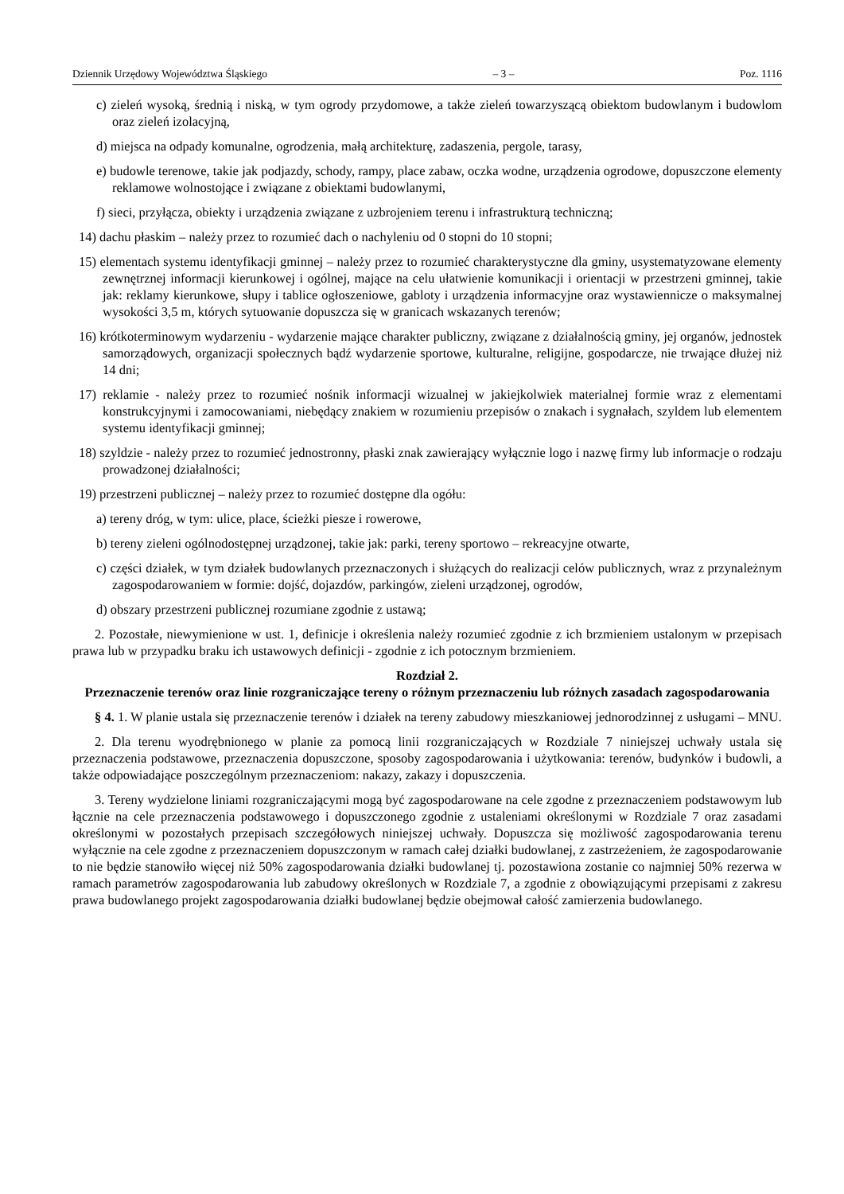Dziennik Urzędowy Województwa Śląskiego – 3 – Poz. 1116
c) zieleń wysoką, średnią i niską, w tym ogrody przydomowe, a także zieleń towarzyszącą obiektom budowlanym i budowlom oraz zieleń izolacyjną,
d) miejsca na odpady komunalne, ogrodzenia, małą architekturę, zadaszenia, pergole, tarasy,
e) budowle terenowe, takie jak podjazdy, schody, rampy, place zabaw, oczka wodne, urządzenia ogrodowe, dopuszczone elementy reklamowe wolnostojące i związane z obiektami budowlanymi,
f) sieci, przyłącza, obiekty i urządzenia związane z uzbrojeniem terenu i infrastrukturą techniczną;
14) dachu płaskim – należy przez to rozumieć dach o nachyleniu od 0 stopni do 10 stopni;
15) elementach systemu identyfikacji gminnej – należy przez to rozumieć charakterystyczne dla gminy, usystematyzowane elementy zewnętrznej informacji kierunkowej i ogólnej, mające na celu ułatwienie komunikacji i orientacji w przestrzeni gminnej, takie jak: reklamy kierunkowe, słupy i tablice ogłoszeniowe, gabloty i urządzenia informacyjne oraz wystawiennicze o maksymalnej wysokości 3,5 m, których sytuowanie dopuszcza się w granicach wskazanych terenów;
16) krótkoterminowym wydarzeniu - wydarzenie mające charakter publiczny, związane z działalnością gminy, jej organów, jednostek samorządowych, organizacji społecznych bądź wydarzenie sportowe, kulturalne, religijne, gospodarcze, nie trwające dłużej niż 14 dni;
17) reklamie - należy przez to rozumieć nośnik informacji wizualnej w jakiejkolwiek materialnej formie wraz z elementami konstrukcyjnymi i zamocowaniami, niebędący znakiem w rozumieniu przepisów o znakach i sygnałach, szyldem lub elementem systemu identyfikacji gminnej;
18) szyldzie - należy przez to rozumieć jednostronny, płaski znak zawierający wyłącznie logo i nazwę firmy lub informacje o rodzaju prowadzonej działalności;
19) przestrzeni publicznej – należy przez to rozumieć dostępne dla ogółu:
a) tereny dróg, w tym: ulice, place, ścieżki piesze i rowerowe,
b) tereny zieleni ogólnodostępnej urządzonej, takie jak: parki, tereny sportowo – rekreacyjne otwarte,
c) części działek, w tym działek budowlanych przeznaczonych i służących do realizacji celów publicznych, wraz z przynależnym zagospodarowaniem w formie: dojść, dojazdów, parkingów, zieleni urządzonej, ogrodów,
d) obszary przestrzeni publicznej rozumiane zgodnie z ustawą;
2. Pozostałe, niewymienione w ust. 1, definicje i określenia należy rozumieć zgodnie z ich brzmieniem ustalonym w przepisach prawa lub w przypadku braku ich ustawowych definicji - zgodnie z ich potocznym brzmieniem.
Rozdział 2.
Przeznaczenie terenów oraz linie rozgraniczające tereny o różnym przeznaczeniu lub różnych zasadach zagospodarowania
§ 4. 1. W planie ustala się przeznaczenie terenów i działek na tereny zabudowy mieszkaniowej jednorodzinnej z usługami – MNU.
2. Dla terenu wyodrębnionego w planie za pomocą linii rozgraniczających w Rozdziale 7 niniejszej uchwały ustala się przeznaczenia podstawowe, przeznaczenia dopuszczone, sposoby zagospodarowania i użytkowania: terenów, budynków i budowli, a także odpowiadające poszczególnym przeznaczeniom: nakazy, zakazy i dopuszczenia.
3. Tereny wydzielone liniami rozgraniczającymi mogą być zagospodarowane na cele zgodne z przeznaczeniem podstawowym lub łącznie na cele przeznaczenia podstawowego i dopuszczonego zgodnie z ustaleniami określonymi w Rozdziale 7 oraz zasadami określonymi w pozostałych przepisach szczegółowych niniejszej uchwały. Dopuszcza się możliwość zagospodarowania terenu wyłącznie na cele zgodne z przeznaczeniem dopuszczonym w ramach całej działki budowlanej, z zastrzeżeniem, że zagospodarowanie to nie będzie stanowiło więcej niż 50% zagospodarowania działki budowlanej tj. pozostawiona zostanie co najmniej 50% rezerwa w ramach parametrów zagospodarowania lub zabudowy określonych w Rozdziale 7, a zgodnie z obowiązującymi przepisami z zakresu prawa budowlanego projekt zagospodarowania działki budowlanej będzie obejmował całość zamierzenia budowlanego.